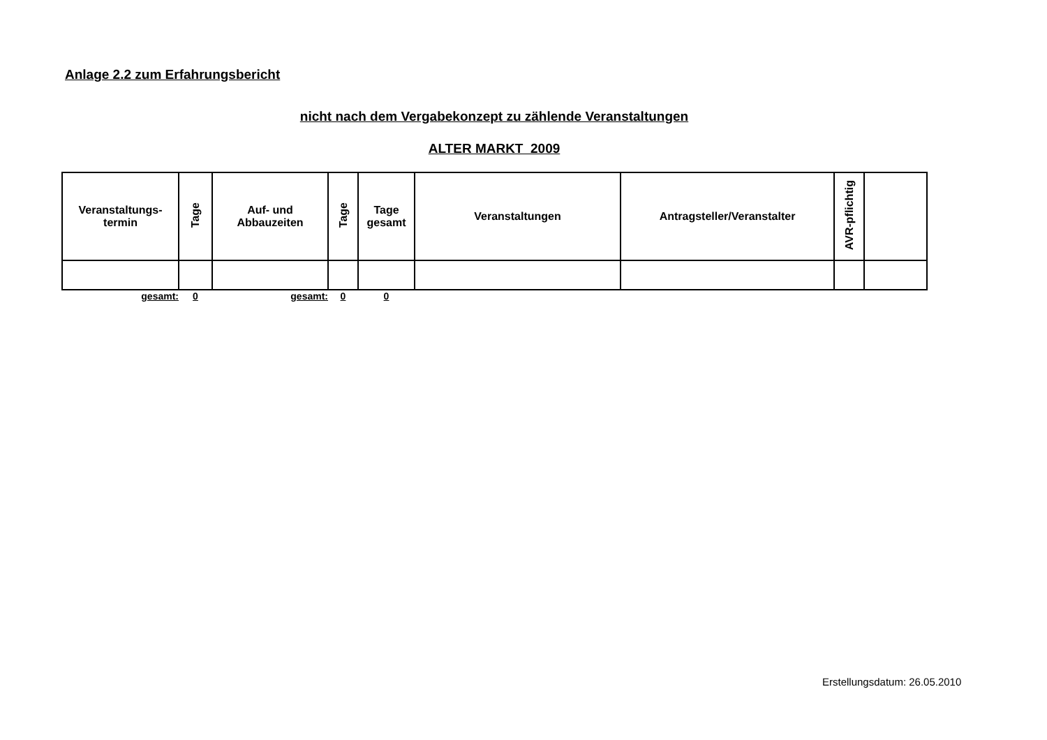Anlage 2.2 zum Erfahrungsbericht
nicht nach dem Vergabekonzept zu zählende Veranstaltungen
ALTER MARKT 2009
| Veranstaltungs- termin | Tage | Auf- und Abbauzeiten | Tage | Tage gesamt | Veranstaltungen | Antragsteller/Veranstalter | AVR-pflichtig | |
| --- | --- | --- | --- | --- | --- | --- | --- | --- |
| gesamt: | 0 | gesamt: | 0 | 0 | | | | |
Erstellungsdatum: 26.05.2010